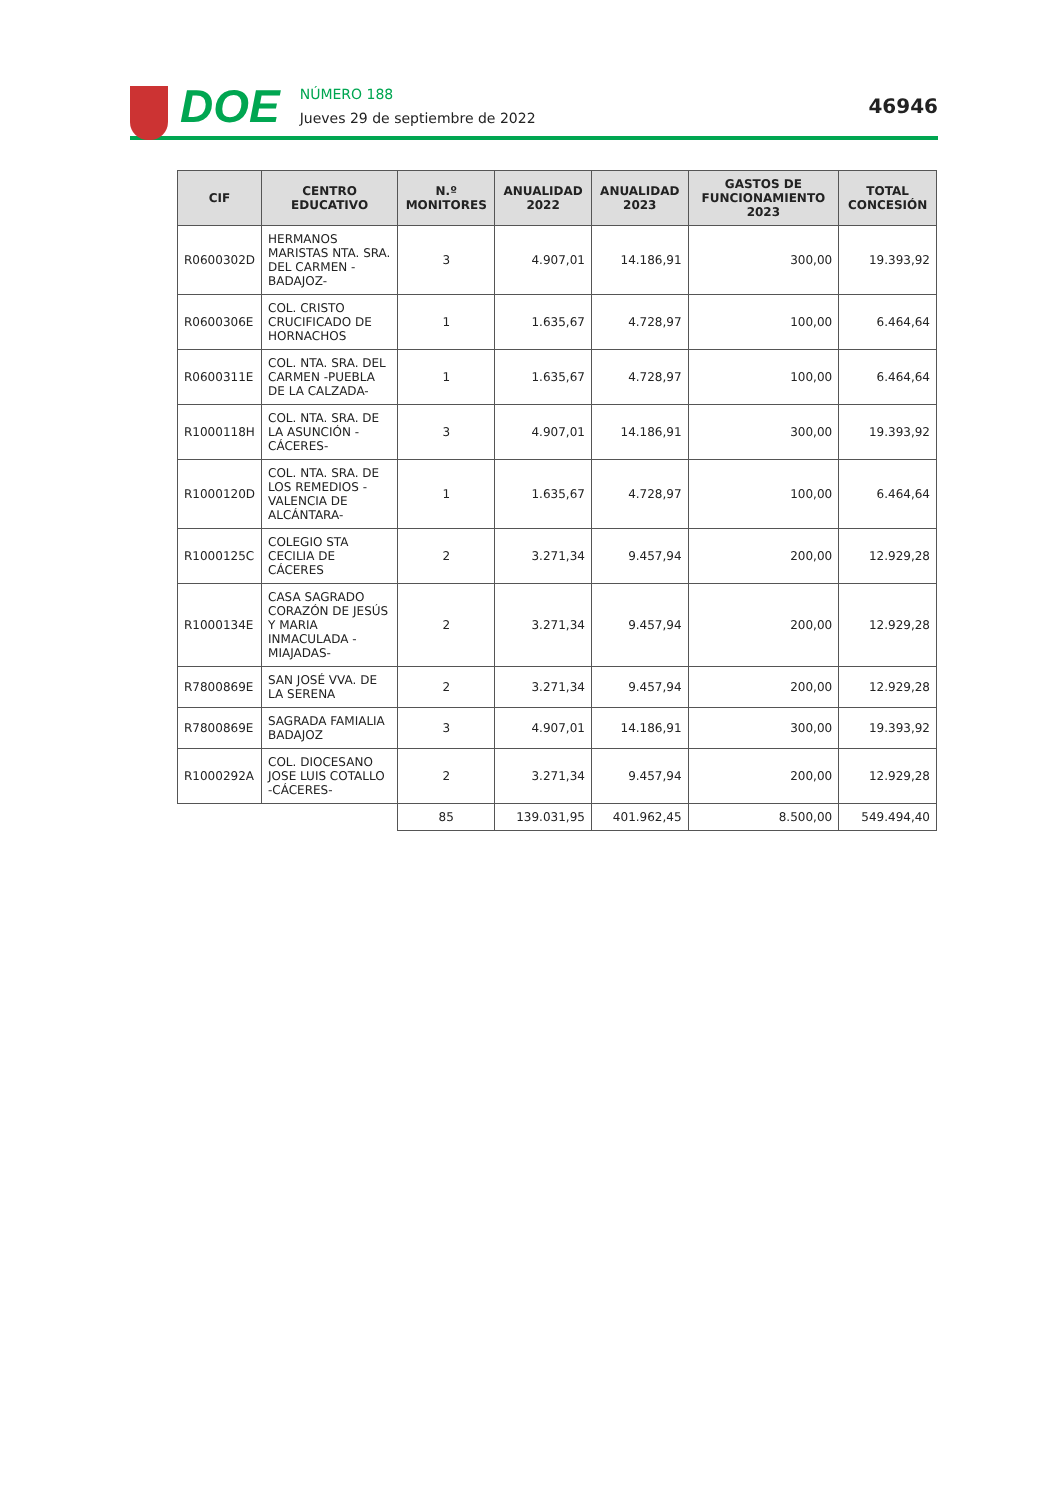DOE
NÚMERO 188
Jueves 29 de septiembre de 2022
46946
| CIF | CENTRO EDUCATIVO | N.º MONITORES | ANUALIDAD 2022 | ANUALIDAD 2023 | GASTOS DE FUNCIONAMIENTO 2023 | TOTAL CONCESIÓN |
| --- | --- | --- | --- | --- | --- | --- |
| R0600302D | HERMANOS MARISTAS NTA. SRA. DEL CARMEN -BADAJOZ- | 3 | 4.907,01 | 14.186,91 | 300,00 | 19.393,92 |
| R0600306E | COL. CRISTO CRUCIFICADO DE HORNACHOS | 1 | 1.635,67 | 4.728,97 | 100,00 | 6.464,64 |
| R0600311E | COL. NTA. SRA. DEL CARMEN -PUEBLA DE LA CALZADA- | 1 | 1.635,67 | 4.728,97 | 100,00 | 6.464,64 |
| R1000118H | COL. NTA. SRA. DE LA ASUNCIÓN -CÁCERES- | 3 | 4.907,01 | 14.186,91 | 300,00 | 19.393,92 |
| R1000120D | COL. NTA. SRA. DE LOS REMEDIOS -VALENCIA DE ALCÁNTARA- | 1 | 1.635,67 | 4.728,97 | 100,00 | 6.464,64 |
| R1000125C | COLEGIO STA CECILIA DE CÁCERES | 2 | 3.271,34 | 9.457,94 | 200,00 | 12.929,28 |
| R1000134E | CASA SAGRADO CORAZÓN DE JESÚS Y MARIA INMACULADA -MIAJADAS- | 2 | 3.271,34 | 9.457,94 | 200,00 | 12.929,28 |
| R7800869E | SAN JOSÉ VVA. DE LA SERENA | 2 | 3.271,34 | 9.457,94 | 200,00 | 12.929,28 |
| R7800869E | SAGRADA FAMIALIA BADAJOZ | 3 | 4.907,01 | 14.186,91 | 300,00 | 19.393,92 |
| R1000292A | COL. DIOCESANO JOSE LUIS COTALLO -CÁCERES- | 2 | 3.271,34 | 9.457,94 | 200,00 | 12.929,28 |
| | | 85 | 139.031,95 | 401.962,45 | 8.500,00 | 549.494,40 |